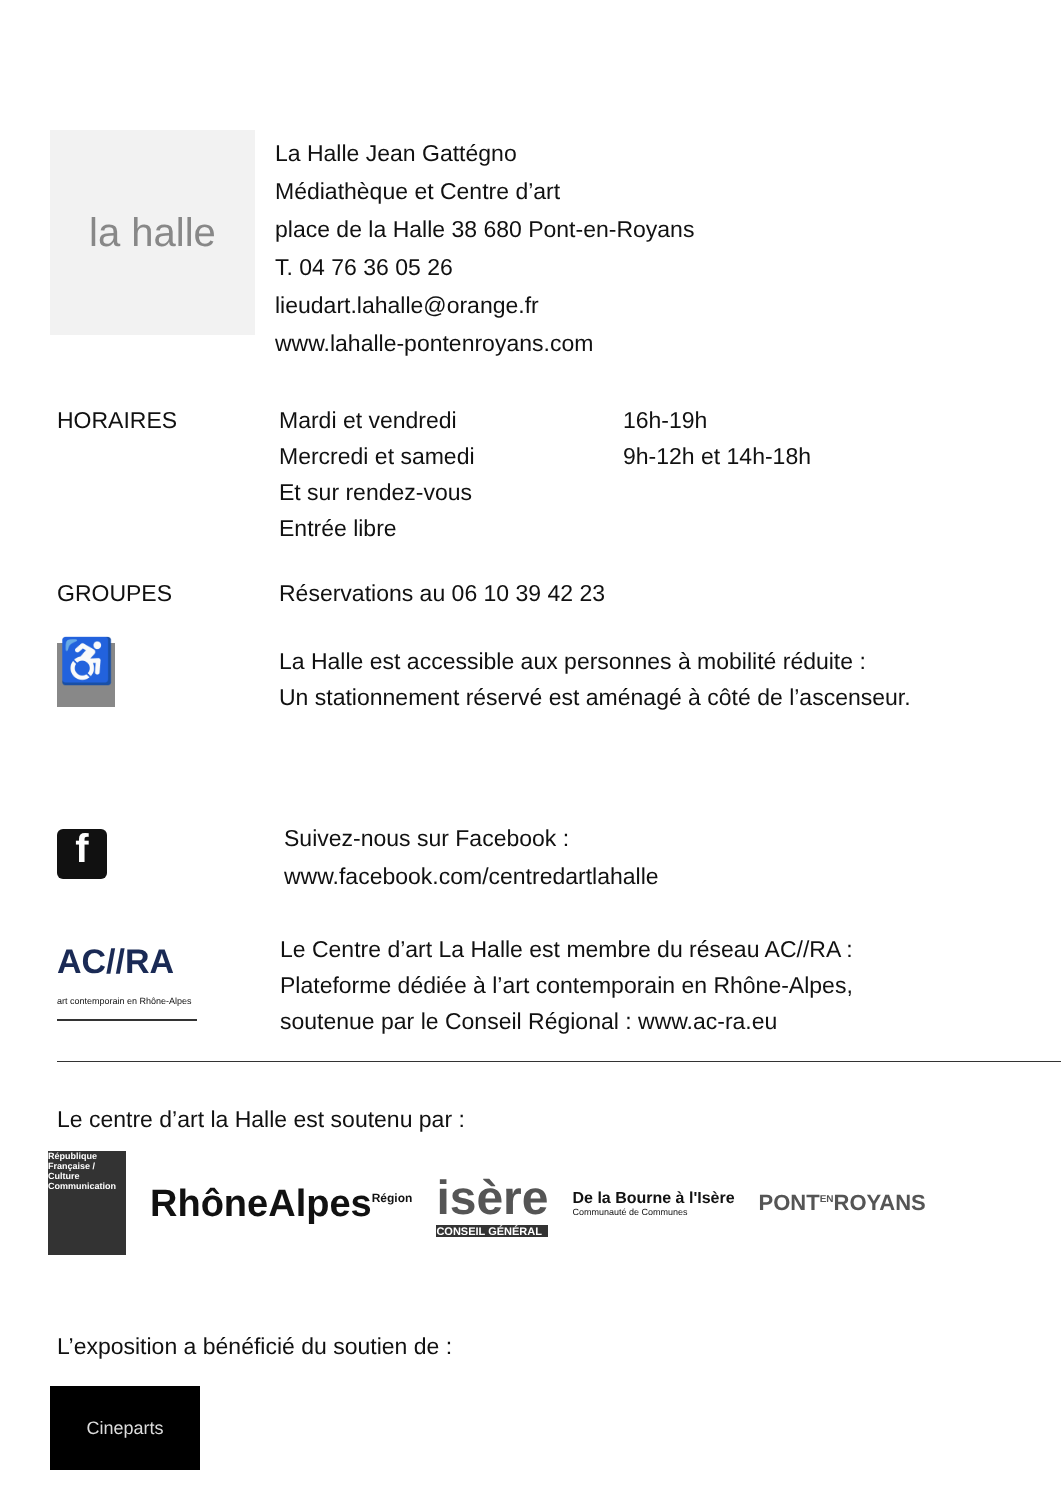la halle
La Halle Jean Gattégno
Médiathèque et Centre d’art
place de la Halle 38 680 Pont-en-Royans
T. 04 76 36 05 26
lieudart.lahalle@orange.fr
www.lahalle-pontenroyans.com
HORAIRES Mardi et vendredi
Mercredi et samedi
Et sur rendez-vous
Entrée libre
16h-19h
9h-12h et 14h-18h
GROUPES Réservations au 06 10 39 42 23
♿
La Halle est accessible aux personnes à mobilité réduite :
Un stationnement réservé est aménagé à côté de l’ascenseur.
f
Suivez-nous sur Facebook :
www.facebook.com/centredartlahalle
AC//RA
art contemporain en Rhône-Alpes
Le Centre d’art La Halle est membre du réseau AC//RA :
Plateforme dédiée à l’art contemporain en Rhône-Alpes,
soutenue par le Conseil Régional : www.ac-ra.eu
Le centre d’art la Halle est soutenu par :
République Française / Culture Communication
RhôneAlpes<sup>Région</sup>
isère
CONSEIL GÉNÉRAL
De la Bourne à l'Isère
Communauté de Communes
PONT<sup>EN</sup>ROYANS
L’exposition a bénéficié du soutien de :
Cineparts